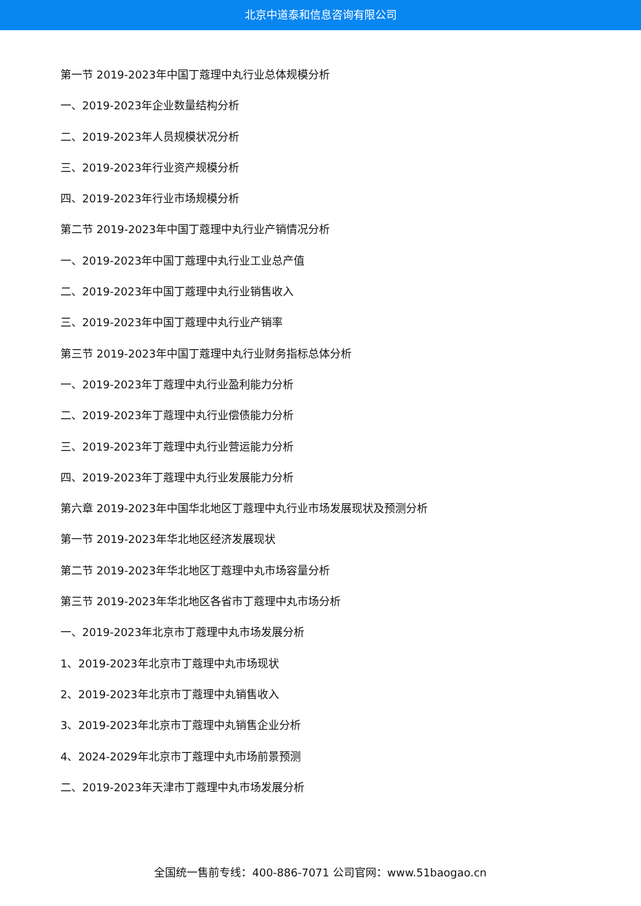北京中道泰和信息咨询有限公司
第一节 2019-2023年中国丁蔻理中丸行业总体规模分析
一、2019-2023年企业数量结构分析
二、2019-2023年人员规模状况分析
三、2019-2023年行业资产规模分析
四、2019-2023年行业市场规模分析
第二节 2019-2023年中国丁蔻理中丸行业产销情况分析
一、2019-2023年中国丁蔻理中丸行业工业总产值
二、2019-2023年中国丁蔻理中丸行业销售收入
三、2019-2023年中国丁蔻理中丸行业产销率
第三节 2019-2023年中国丁蔻理中丸行业财务指标总体分析
一、2019-2023年丁蔻理中丸行业盈利能力分析
二、2019-2023年丁蔻理中丸行业偿债能力分析
三、2019-2023年丁蔻理中丸行业营运能力分析
四、2019-2023年丁蔻理中丸行业发展能力分析
第六章 2019-2023年中国华北地区丁蔻理中丸行业市场发展现状及预测分析
第一节 2019-2023年华北地区经济发展现状
第二节 2019-2023年华北地区丁蔻理中丸市场容量分析
第三节 2019-2023年华北地区各省市丁蔻理中丸市场分析
一、2019-2023年北京市丁蔻理中丸市场发展分析
1、2019-2023年北京市丁蔻理中丸市场现状
2、2019-2023年北京市丁蔻理中丸销售收入
3、2019-2023年北京市丁蔻理中丸销售企业分析
4、2024-2029年北京市丁蔻理中丸市场前景预测
二、2019-2023年天津市丁蔻理中丸市场发展分析
全国统一售前专线：400-886-7071 公司官网：www.51baogao.cn